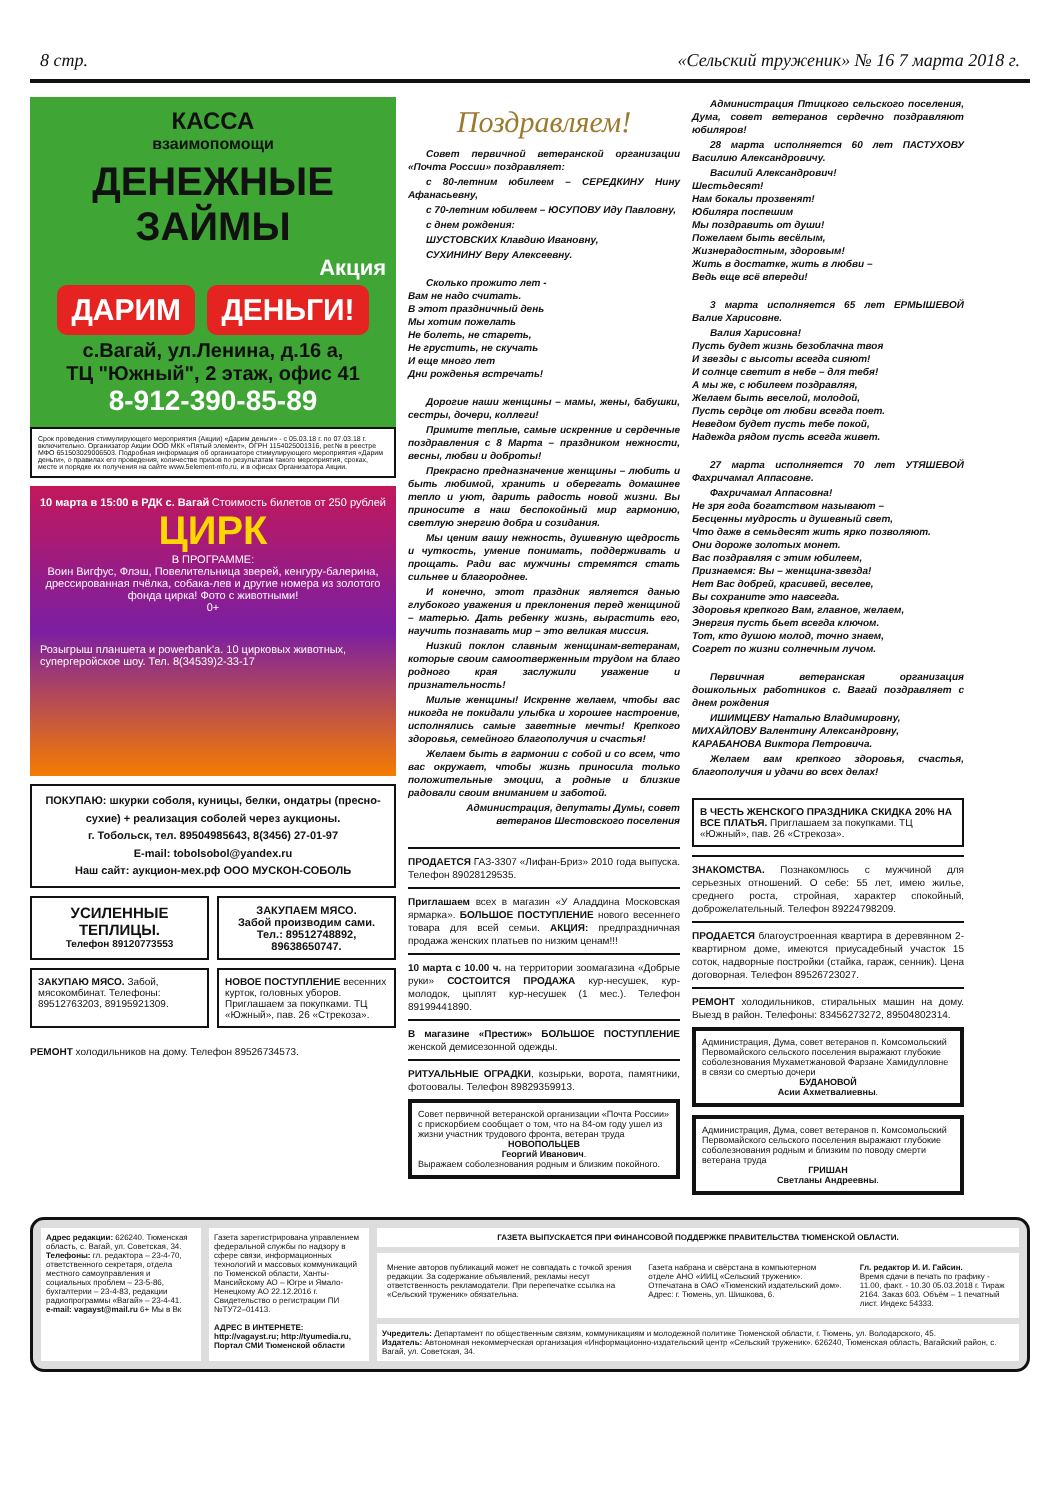8 стр. «Сельский труженик» № 16 7 марта 2018 г.
КАССА
взаимопомощи
ДЕНЕЖНЫЕ
ЗАЙМЫ
Акция
ДАРИМ ДЕНЬГИ!
с.Вагай, ул.Ленина, д.16 а,
ТЦ "Южный", 2 этаж, офис 41
8-912-390-85-89
Срок проведения стимулирующего мероприятия (Акции) «Дарим деньги» - с 05.03.18 г. по 07.03.18 г. включительно. Организатор Акции ООО МКК «Пятый элемент», ОГРН 1154025001316, рег.№ в реестре МФО 651503029006503. Подробная информация об организаторе стимулирующего мероприятия «Дарим деньги», о правилах его проведения, количестве призов по результатам такого мероприятия, сроках, месте и порядке их получения на сайте www.5element-mfo.ru. и в офисах Организатора Акции.
10 марта в 15:00 в РДК с. Вагай Стоимость билетов от 250 рублей
ЦИРК
В ПРОГРАММЕ:
Воин Вигфус, Флэш, Повелительница зверей, кенгуру-балерина, дрессированная пчёлка, собака-лев и другие номера из золотого фонда цирка! Фото с животными!
0+
Розыгрыш планшета и powerbank'a. 10 цирковых животных, супергеройское шоу. Тел. 8(34539)2-33-17
ПОКУПАЮ: шкурки соболя, куницы, белки, ондатры (пресно-сухие) + реализация соболей через аукционы.
г. Тобольск, тел. 89504985643, 8(3456) 27-01-97
E-mail: tobolsobol@yandex.ru
Наш сайт: аукцион-мех.рф ООО МУСКОН-СОБОЛЬ
УСИЛЕННЫЕ ТЕПЛИЦЫ.
Телефон 89120773553
ЗАКУПАЕМ МЯСО.
Забой производим сами.
Тел.: 89512748892, 89638650747.
ЗАКУПАЮ МЯСО. Забой, мясокомбинат. Телефоны: 89512763203, 89195921309.
НОВОЕ ПОСТУПЛЕНИЕ весенних курток, головных уборов. Приглашаем за покупками. ТЦ «Южный», пав. 26 «Стрекоза».
РЕМОНТ холодильников на дому. Телефон 89526734573.
Поздравляем!
Совет первичной ветеранской организации «Почта России» поздравляет:
с 80-летним юбилеем – СЕРЕДКИНУ Нину Афанасьевну,
с 70-летним юбилеем – ЮСУПОВУ Иду Павловну,
с днем рождения:
ШУСТОВСКИХ Клавдию Ивановну,
СУХИНИНУ Веру Алексеевну.
Сколько прожито лет -
Вам не надо считать.
В этот праздничный день
Мы хотим пожелать
Не болеть, не стареть,
Не грустить, не скучать
И еще много лет
Дни рожденья встречать!
Дорогие наши женщины – мамы, жены, бабушки, сестры, дочери, коллеги!
Примите теплые, самые искренние и сердечные поздравления с 8 Марта – праздником нежности, весны, любви и доброты!
Прекрасно предназначение женщины – любить и быть любимой, хранить и оберегать домашнее тепло и уют, дарить радость новой жизни. Вы приносите в наш беспокойный мир гармонию, светлую энергию добра и созидания.
Мы ценим вашу нежность, душевную щедрость и чуткость, умение понимать, поддерживать и прощать. Ради вас мужчины стремятся стать сильнее и благороднее.
И конечно, этот праздник является данью глубокого уважения и преклонения перед женщиной – матерью. Дать ребенку жизнь, вырастить его, научить познавать мир – это великая миссия.
Низкий поклон славным женщинам-ветеранам, которые своим самоотверженным трудом на благо родного края заслужили уважение и признательность!
Милые женщины! Искренне желаем, чтобы вас никогда не покидали улыбка и хорошее настроение, исполнялись самые заветные мечты! Крепкого здоровья, семейного благополучия и счастья!
Желаем быть в гармонии с собой и со всем, что вас окружает, чтобы жизнь приносила только положительные эмоции, а родные и близкие радовали своим вниманием и заботой.
Администрация, депутаты Думы, совет ветеранов Шестовского поселения
ПРОДАЕТСЯ ГАЗ-3307 «Лифан-Бриз» 2010 года выпуска. Телефон 89028129535.
Приглашаем всех в магазин «У Аладдина Московская ярмарка». БОЛЬШОЕ ПОСТУПЛЕНИЕ нового весеннего товара для всей семьи. АКЦИЯ: предпраздничная продажа женских платьев по низким ценам!!!
10 марта с 10.00 ч. на территории зоомагазина «Добрые руки» СОСТОИТСЯ ПРОДАЖА кур-несушек, кур-молодок, цыплят кур-несушек (1 мес.). Телефон 89199441890.
В магазине «Престиж» БОЛЬШОЕ ПОСТУПЛЕНИЕ женской демисезонной одежды.
РИТУАЛЬНЫЕ ОГРАДКИ, козырьки, ворота, памятники, фотоовалы. Телефон 89829359913.
Совет первичной ветеранской организации «Почта России» с прискорбием сообщает о том, что на 84-ом году ушел из жизни участник трудового фронта, ветеран труда
НОВОПОЛЬЦЕВ
Георгий Иванович.
Выражаем соболезнования родным и близким покойного.
Администрация Птицкого сельского поселения, Дума, совет ветеранов сердечно поздравляют юбиляров!
28 марта исполняется 60 лет ПАСТУХОВУ Василию Александровичу.
Василий Александрович!
Шестьдесят!
Нам бокалы прозвенят!
Юбиляра поспешим
Мы поздравить от души!
Пожелаем быть весёлым,
Жизнерадостным, здоровым!
Жить в достатке, жить в любви –
Ведь еще всё впереди!
3 марта исполняется 65 лет ЕРМЫШЕВОЙ Валие Харисовне.
Валия Харисовна!
Пусть будет жизнь безоблачна твоя
И звезды с высоты всегда сияют!
И солнце светит в небе – для тебя!
А мы же, с юбилеем поздравляя,
Желаем быть веселой, молодой,
Пусть сердце от любви всегда поет.
Неведом будет пусть тебе покой,
Надежда рядом пусть всегда живет.
27 марта исполняется 70 лет УТЯШЕВОЙ Фахричамал Аппасовне.
Фахричамал Аппасовна!
Не зря года богатством называют –
Бесценны мудрость и душевный свет,
Что даже в семьдесят жить ярко позволяют.
Они дороже золотых монет.
Вас поздравляя с этим юбилеем,
Признаемся: Вы – женщина-звезда!
Нет Вас добрей, красивей, веселее,
Вы сохраните это навсегда.
Здоровья крепкого Вам, главное, желаем,
Энергия пусть бьет всегда ключом.
Тот, кто душою молод, точно знаем,
Согрет по жизни солнечным лучом.
Первичная ветеранская организация дошкольных работников с. Вагай поздравляет с днем рождения
ИШИМЦЕВУ Наталью Владимировну,
МИХАЙЛОВУ Валентину Александровну,
КАРАБАНОВА Виктора Петровича.
Желаем вам крепкого здоровья, счастья, благополучия и удачи во всех делах!
В ЧЕСТЬ ЖЕНСКОГО ПРАЗДНИКА СКИДКА 20% НА ВСЕ ПЛАТЬЯ. Приглашаем за покупками. ТЦ «Южный», пав. 26 «Стрекоза».
ЗНАКОМСТВА. Познакомлюсь с мужчиной для серьезных отношений. О себе: 55 лет, имею жилье, среднего роста, стройная, характер спокойный, доброжелательный. Телефон 89224798209.
ПРОДАЕТСЯ благоустроенная квартира в деревянном 2-квартирном доме, имеются приусадебный участок 15 соток, надворные постройки (стайка, гараж, сенник). Цена договорная. Телефон 89526723027.
РЕМОНТ холодильников, стиральных машин на дому. Выезд в район. Телефоны: 83456273272, 89504802314.
Администрация, Дума, совет ветеранов п. Комсомольский Первомайского сельского поселения выражают глубокие соболезнования Мухаметжановой Фарзане Хамидулловне в связи со смертью дочери
БУДАНОВОЙ
Асии Ахметвалиевны.
Администрация, Дума, совет ветеранов п. Комсомольский Первомайского сельского поселения выражают глубокие соболезнования родным и близким по поводу смерти ветерана труда
ГРИШАН
Светланы Андреевны.
Адрес редакции: 626240. Тюменская область, с. Вагай, ул. Советская, 34.
Телефоны: гл. редактора – 23-4-70, ответственного секретаря, отдела местного самоуправления и социальных проблем – 23-5-86, бухгалтерии – 23-4-83, редакции радиопрограммы «Вагай» – 23-4-41.
e-mail: vagayst@mail.ru 6+ Мы в Вк
Газета зарегистрирована управлением федеральной службы по надзору в сфере связи, информационных технологий и массовых коммуникаций по Тюменской области, Ханты-Мансийскому АО – Югре и Ямало-Ненецкому АО 22.12.2016 г. Свидетельство о регистрации ПИ №ТУ72–01413.
АДРЕС В ИНТЕРНЕТЕ: http://vagayst.ru; http://tyumedia.ru, Портал СМИ Тюменской области
ГАЗЕТА ВЫПУСКАЕТСЯ ПРИ ФИНАНСОВОЙ ПОДДЕРЖКЕ ПРАВИТЕЛЬСТВА ТЮМЕНСКОЙ ОБЛАСТИ.
Мнение авторов публикаций может не совпадать с точкой зрения редакции. За содержание объявлений, рекламы несут ответственность рекламодатели. При перепечатке ссылка на «Сельский труженик» обязательна.
Газета набрана и свёрстана в компьютерном отделе АНО «ИИЦ «Сельский труженик». Отпечатана в ОАО «Тюменский издательский дом». Адрес: г. Тюмень, ул. Шишкова, 6.
Гл. редактор И. И. Гайсин.
Время сдачи в печать по графику - 11.00, факт. - 10.30 05.03.2018 г. Тираж 2164. Заказ 603. Объём – 1 печатный лист. Индекс 54333.
Учредитель: Департамент по общественным связям, коммуникациям и молодежной политике Тюменской области, г. Тюмень, ул. Володарского, 45.
Издатель: Автономная некоммерческая организация «Информационно-издательский центр «Сельский труженик». 626240, Тюменская область, Вагайский район, с. Вагай, ул. Советская, 34.